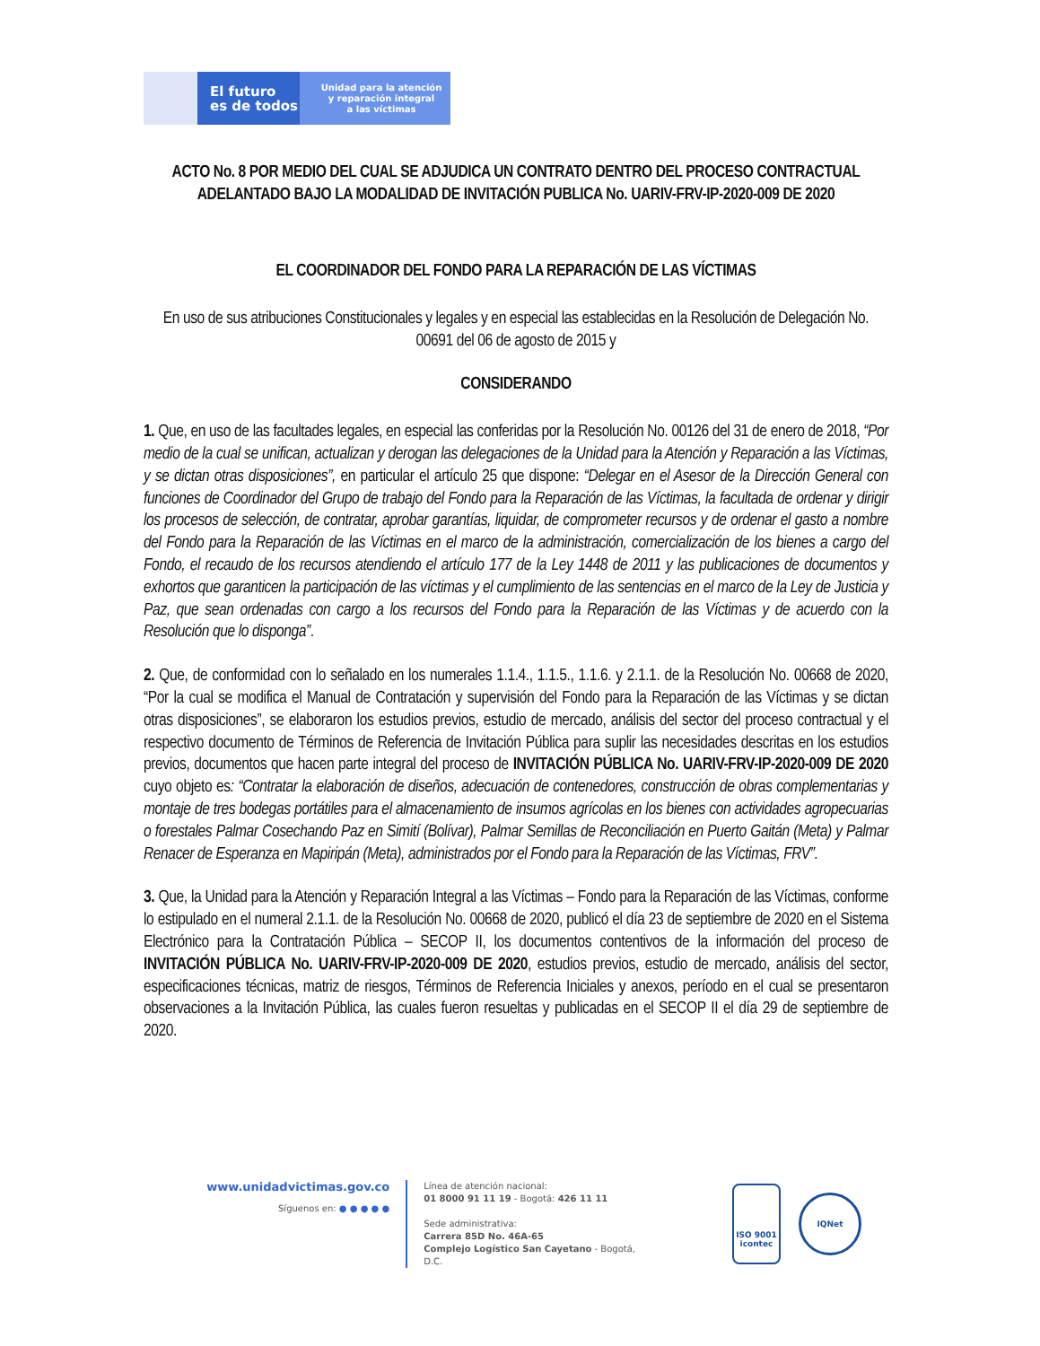El futuro
es de todos
Unidad para la atención
y reparación integral
a las víctimas
ACTO No. 8 POR MEDIO DEL CUAL SE ADJUDICA UN CONTRATO DENTRO DEL PROCESO CONTRACTUAL ADELANTADO BAJO LA MODALIDAD DE INVITACIÓN PUBLICA No. UARIV-FRV-IP-2020-009 DE 2020
EL COORDINADOR DEL FONDO PARA LA REPARACIÓN DE LAS VÍCTIMAS
En uso de sus atribuciones Constitucionales y legales y en especial las establecidas en la Resolución de Delegación No. 00691 del 06 de agosto de 2015 y
CONSIDERANDO
1. Que, en uso de las facultades legales, en especial las conferidas por la Resolución No. 00126 del 31 de enero de 2018, “Por medio de la cual se unifican, actualizan y derogan las delegaciones de la Unidad para la Atención y Reparación a las Víctimas, y se dictan otras disposiciones”, en particular el artículo 25 que dispone: “Delegar en el Asesor de la Dirección General con funciones de Coordinador del Grupo de trabajo del Fondo para la Reparación de las Víctimas, la facultada de ordenar y dirigir los procesos de selección, de contratar, aprobar garantías, liquidar, de comprometer recursos y de ordenar el gasto a nombre del Fondo para la Reparación de las Víctimas en el marco de la administración, comercialización de los bienes a cargo del Fondo, el recaudo de los recursos atendiendo el artículo 177 de la Ley 1448 de 2011 y las publicaciones de documentos y exhortos que garanticen la participación de las víctimas y el cumplimiento de las sentencias en el marco de la Ley de Justicia y Paz, que sean ordenadas con cargo a los recursos del Fondo para la Reparación de las Víctimas y de acuerdo con la Resolución que lo disponga”.
2. Que, de conformidad con lo señalado en los numerales 1.1.4., 1.1.5., 1.1.6. y 2.1.1. de la Resolución No. 00668 de 2020, “Por la cual se modifica el Manual de Contratación y supervisión del Fondo para la Reparación de las Víctimas y se dictan otras disposiciones”, se elaboraron los estudios previos, estudio de mercado, análisis del sector del proceso contractual y el respectivo documento de Términos de Referencia de Invitación Pública para suplir las necesidades descritas en los estudios previos, documentos que hacen parte integral del proceso de INVITACIÓN PÚBLICA No. UARIV-FRV-IP-2020-009 DE 2020 cuyo objeto es: “Contratar la elaboración de diseños, adecuación de contenedores, construcción de obras complementarias y montaje de tres bodegas portátiles para el almacenamiento de insumos agrícolas en los bienes con actividades agropecuarias o forestales Palmar Cosechando Paz en Simití (Bolívar), Palmar Semillas de Reconciliación en Puerto Gaitán (Meta) y Palmar Renacer de Esperanza en Mapiripán (Meta), administrados por el Fondo para la Reparación de las Víctimas, FRV”.
3. Que, la Unidad para la Atención y Reparación Integral a las Víctimas – Fondo para la Reparación de las Víctimas, conforme lo estipulado en el numeral 2.1.1. de la Resolución No. 00668 de 2020, publicó el día 23 de septiembre de 2020 en el Sistema Electrónico para la Contratación Pública – SECOP II, los documentos contentivos de la información del proceso de INVITACIÓN PÚBLICA No. UARIV-FRV-IP-2020-009 DE 2020, estudios previos, estudio de mercado, análisis del sector, especificaciones técnicas, matriz de riesgos, Términos de Referencia Iniciales y anexos, período en el cual se presentaron observaciones a la Invitación Pública, las cuales fueron resueltas y publicadas en el SECOP II el día 29 de septiembre de 2020.
www.unidadvictimas.gov.co
Síguenos en: ● ● ● ● ●
Línea de atención nacional:
01 8000 91 11 19 - Bogotá: 426 11 11
Sede administrativa:
Carrera 85D No. 46A-65
Complejo Logístico San Cayetano - Bogotá, D.C.
ISO 9001
icontec
IQNet